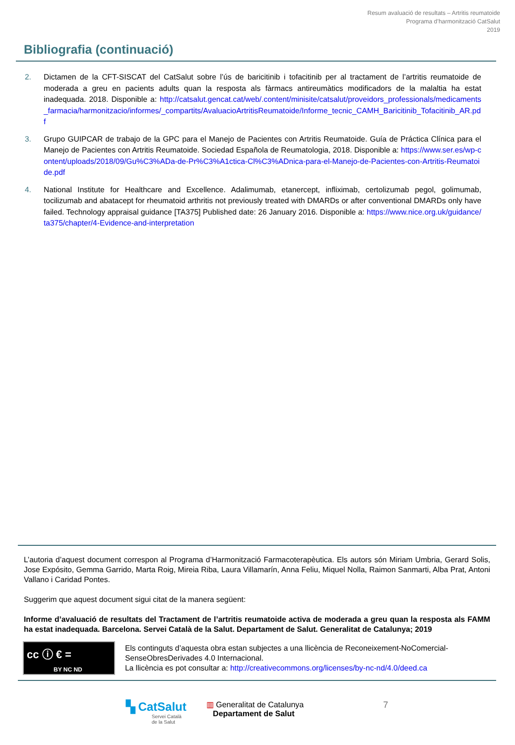Resum avaluació de resultats – Artritis reumatoide
Programa d’harmonització CatSalut
2019
Bibliografia (continuació)
2. Dictamen de la CFT-SISCAT del CatSalut sobre l’ús de baricitinib i tofacitinib per al tractament de l’artritis reumatoide de moderada a greu en pacients adults quan la resposta als fàrmacs antireumàtics modificadors de la malaltia ha estat inadequada. 2018. Disponible a: http://catsalut.gencat.cat/web/.content/minisite/catsalut/proveidors_professionals/medicaments_farmacia/harmonitzacio/informes/_compartits/AvaluacioArtritisReumatoide/Informe_tecnic_CAMH_Baricitinib_Tofacitinib_AR.pdf
3. Grupo GUIPCAR de trabajo de la GPC para el Manejo de Pacientes con Artritis Reumatoide. Guía de Práctica Clínica para el Manejo de Pacientes con Artritis Reumatoide. Sociedad Española de Reumatologia, 2018. Disponible a: https://www.ser.es/wp-content/uploads/2018/09/Gu%C3%ADa-de-Pr%C3%A1ctica-Cl%C3%ADnica-para-el-Manejo-de-Pacientes-con-Artritis-Reumatoide.pdf
4. National Institute for Healthcare and Excellence. Adalimumab, etanercept, infliximab, certolizumab pegol, golimumab, tocilizumab and abatacept for rheumatoid arthritis not previously treated with DMARDs or after conventional DMARDs only have failed. Technology appraisal guidance [TA375] Published date: 26 January 2016. Disponible a: https://www.nice.org.uk/guidance/ta375/chapter/4-Evidence-and-interpretation
L’autoria d’aquest document correspon al Programa d’Harmonització Farmacoterapèutica. Els autors són Miriam Umbria, Gerard Solis, Jose Expósito, Gemma Garrido, Marta Roig, Mireia Riba, Laura Villamarín, Anna Feliu, Miquel Nolla, Raimon Sanmarti, Alba Prat, Antoni Vallano i Caridad Pontes.
Suggerim que aquest document sigui citat de la manera següent:
Informe d’avaluació de resultats del Tractament de l’artritis reumatoide activa de moderada a greu quan la resposta als FAMM ha estat inadequada. Barcelona. Servei Català de la Salut. Departament de Salut. Generalitat de Catalunya; 2019
cc ⓘ € =
BY NC ND
Els continguts d’aquesta obra estan subjectes a una llicència de Reconeixement-NoComercial-SenseObresDerivades 4.0 Internacional.
La llicència es pot consultar a: http://creativecommons.org/licenses/by-nc-nd/4.0/deed.ca
▚ CatSalut
Servei Català
de la Salut
▥ Generalitat de Catalunya
Departament de Salut
7